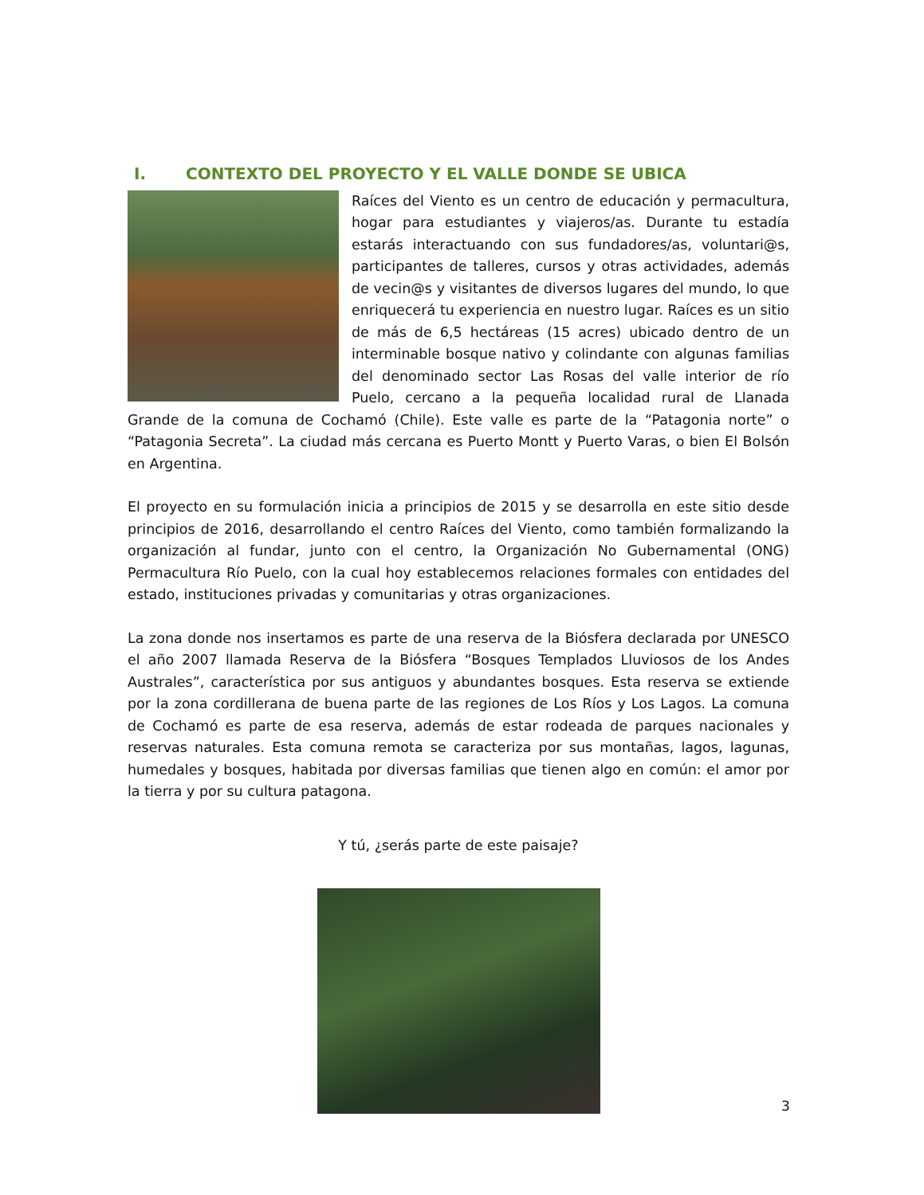I. CONTEXTO DEL PROYECTO Y EL VALLE DONDE SE UBICA
Raíces del Viento es un centro de educación y permacultura, hogar para estudiantes y viajeros/as. Durante tu estadía estarás interactuando con sus fundadores/as, voluntari@s, participantes de talleres, cursos y otras actividades, además de vecin@s y visitantes de diversos lugares del mundo, lo que enriquecerá tu experiencia en nuestro lugar. Raíces es un sitio de más de 6,5 hectáreas (15 acres) ubicado dentro de un interminable bosque nativo y colindante con algunas familias del denominado sector Las Rosas del valle interior de río Puelo, cercano a la pequeña localidad rural de Llanada Grande de la comuna de Cochamó (Chile). Este valle es parte de la “Patagonia norte” o “Patagonia Secreta”. La ciudad más cercana es Puerto Montt y Puerto Varas, o bien El Bolsón en Argentina.
El proyecto en su formulación inicia a principios de 2015 y se desarrolla en este sitio desde principios de 2016, desarrollando el centro Raíces del Viento, como también formalizando la organización al fundar, junto con el centro, la Organización No Gubernamental (ONG) Permacultura Río Puelo, con la cual hoy establecemos relaciones formales con entidades del estado, instituciones privadas y comunitarias y otras organizaciones.
La zona donde nos insertamos es parte de una reserva de la Biósfera declarada por UNESCO el año 2007 llamada Reserva de la Biósfera “Bosques Templados Lluviosos de los Andes Australes”, característica por sus antiguos y abundantes bosques. Esta reserva se extiende por la zona cordillerana de buena parte de las regiones de Los Ríos y Los Lagos. La comuna de Cochamó es parte de esa reserva, además de estar rodeada de parques nacionales y reservas naturales. Esta comuna remota se caracteriza por sus montañas, lagos, lagunas, humedales y bosques, habitada por diversas familias que tienen algo en común: el amor por la tierra y por su cultura patagona.
Y tú, ¿serás parte de este paisaje?
3